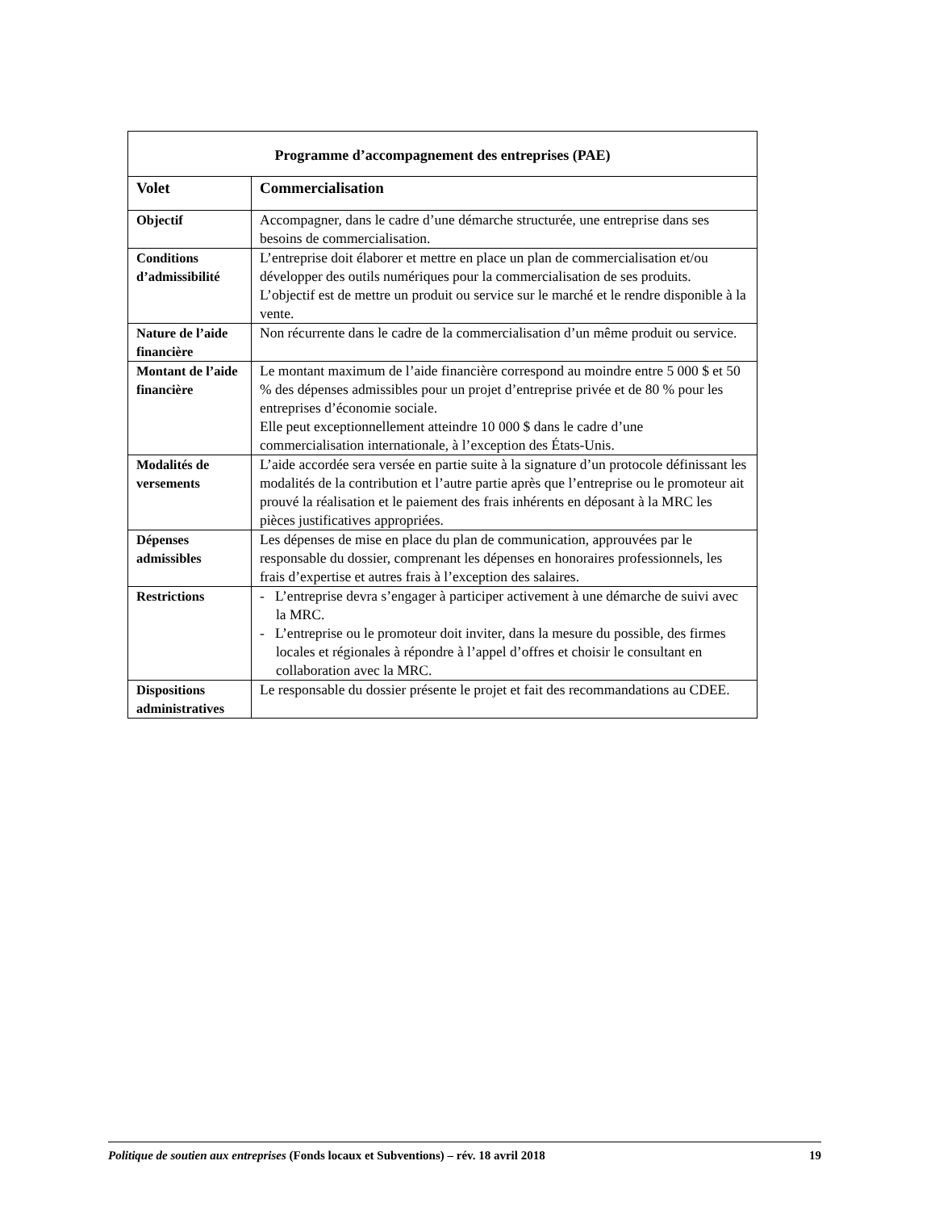| Programme d’accompagnement des entreprises (PAE) | |
| --- | --- |
| Volet | Commercialisation |
| Objectif | Accompagner, dans le cadre d’une démarche structurée, une entreprise dans ses besoins de commercialisation. |
| Conditions d’admissibilité | L’entreprise doit élaborer et mettre en place un plan de commercialisation et/ou développer des outils numériques pour la commercialisation de ses produits. L’objectif est de mettre un produit ou service sur le marché et le rendre disponible à la vente. |
| Nature de l’aide financière | Non récurrente dans le cadre de la commercialisation d’un même produit ou service. |
| Montant de l’aide financière | Le montant maximum de l’aide financière correspond au moindre entre 5 000 $ et 50 % des dépenses admissibles pour un projet d’entreprise privée et de 80 % pour les entreprises d’économie sociale. Elle peut exceptionnellement atteindre 10 000 $ dans le cadre d’une commercialisation internationale, à l’exception des États-Unis. |
| Modalités de versements | L’aide accordée sera versée en partie suite à la signature d’un protocole définissant les modalités de la contribution et l’autre partie après que l’entreprise ou le promoteur ait prouvé la réalisation et le paiement des frais inhérents en déposant à la MRC les pièces justificatives appropriées. |
| Dépenses admissibles | Les dépenses de mise en place du plan de communication, approuvées par le responsable du dossier, comprenant les dépenses en honoraires professionnels, les frais d’expertise et autres frais à l’exception des salaires. |
| Restrictions | - L’entreprise devra s’engager à participer activement à une démarche de suivi avec la MRC. - L’entreprise ou le promoteur doit inviter, dans la mesure du possible, des firmes locales et régionales à répondre à l’appel d’offres et choisir le consultant en collaboration avec la MRC. |
| Dispositions administratives | Le responsable du dossier présente le projet et fait des recommandations au CDEE. |
Politique de soutien aux entreprises (Fonds locaux et Subventions) – rév. 18 avril 2018 19